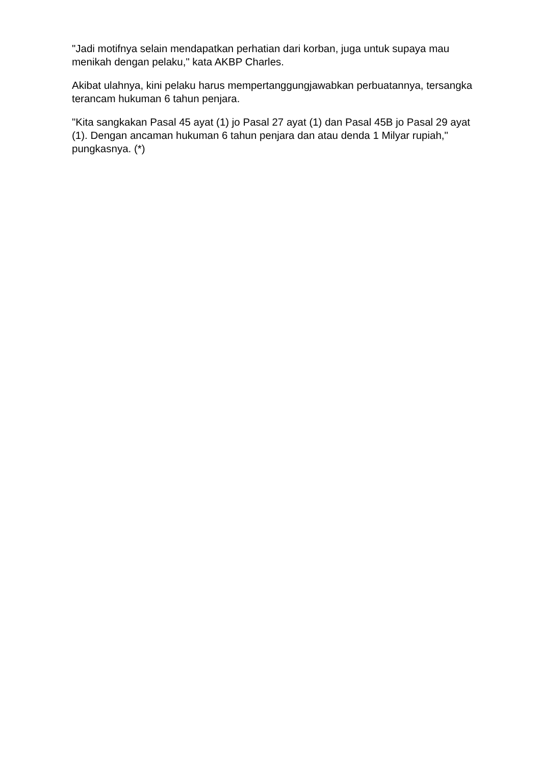"Jadi motifnya selain mendapatkan perhatian dari korban, juga untuk supaya mau menikah dengan pelaku," kata AKBP Charles.
Akibat ulahnya, kini pelaku harus mempertanggungjawabkan perbuatannya, tersangka terancam hukuman 6 tahun penjara.
"Kita sangkakan Pasal 45 ayat (1) jo Pasal 27 ayat (1) dan Pasal 45B jo Pasal 29 ayat (1). Dengan ancaman hukuman 6 tahun penjara dan atau denda 1 Milyar rupiah," pungkasnya. (*)